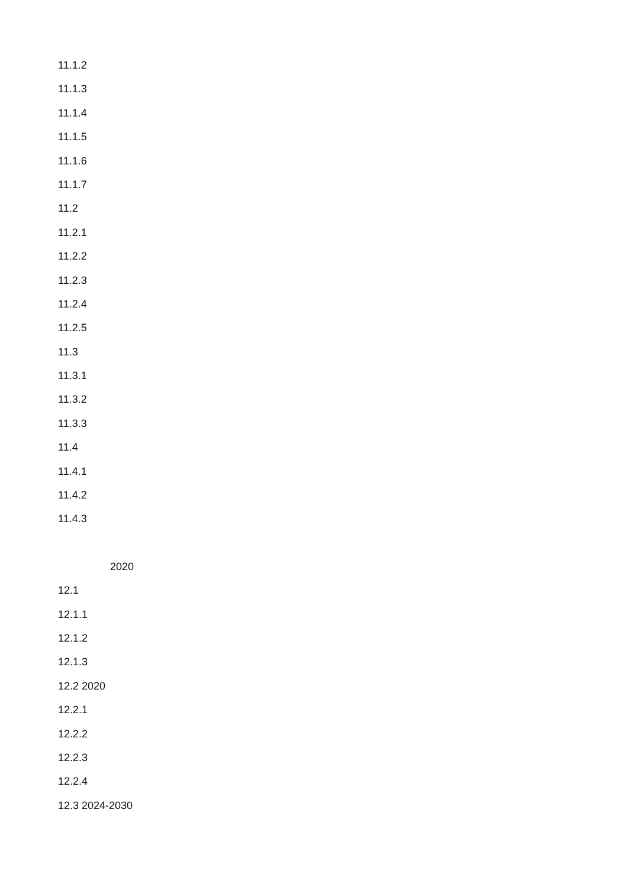11.1.2
11.1.3
11.1.4
11.1.5
11.1.6
11.1.7
11.2
11.2.1
11.2.2
11.2.3
11.2.4
11.2.5
11.3
11.3.1
11.3.2
11.3.3
11.4
11.4.1
11.4.2
11.4.3
2020
12.1
12.1.1
12.1.2
12.1.3
12.2 2020
12.2.1
12.2.2
12.2.3
12.2.4
12.3 2024-2030